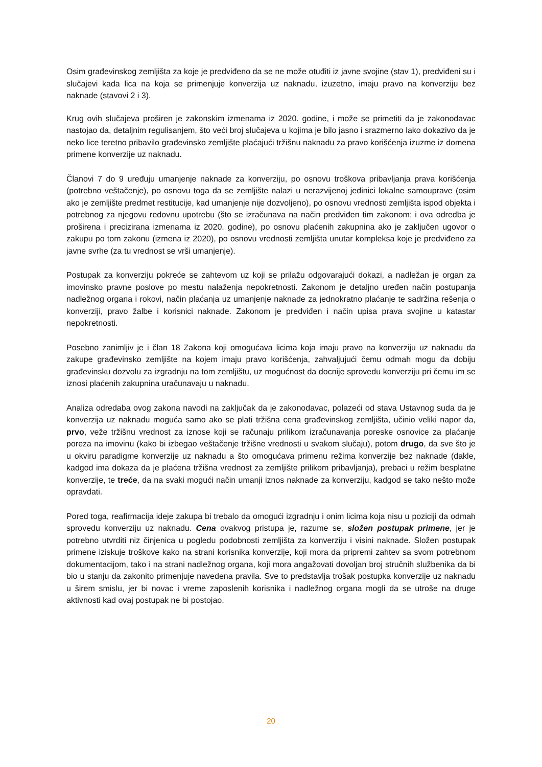Osim građevinskog zemljišta za koje je predviđeno da se ne može otuđiti iz javne svojine (stav 1), predviđeni su i slučajevi kada lica na koja se primenjuje konverzija uz naknadu, izuzetno, imaju pravo na konverziju bez naknade (stavovi 2 i 3).
Krug ovih slučajeva proširen je zakonskim izmenama iz 2020. godine, i može se primetiti da je zakonodavac nastojao da, detaljnim regulisanjem, što veći broj slučajeva u kojima je bilo jasno i srazmerno lako dokazivo da je neko lice teretno pribavilo građevinsko zemljište plaćajući tržišnu naknadu za pravo korišćenja izuzme iz domena primene konverzije uz naknadu.
Članovi 7 do 9 uređuju umanjenje naknade za konverziju, po osnovu troškova pribavljanja prava korišćenja (potrebno veštačenje), po osnovu toga da se zemljište nalazi u nerazvijenoj jedinici lokalne samouprave (osim ako je zemljište predmet restitucije, kad umanjenje nije dozvoljeno), po osnovu vrednosti zemljišta ispod objekta i potrebnog za njegovu redovnu upotrebu (što se izračunava na način predviđen tim zakonom; i ova odredba je proširena i precizirana izmenama iz 2020. godine), po osnovu plaćenih zakupnina ako je zaključen ugovor o zakupu po tom zakonu (izmena iz 2020), po osnovu vrednosti zemljišta unutar kompleksa koje je predviđeno za javne svrhe (za tu vrednost se vrši umanjenje).
Postupak za konverziju pokreće se zahtevom uz koji se prilažu odgovarajući dokazi, a nadležan je organ za imovinsko pravne poslove po mestu nalaženja nepokretnosti. Zakonom je detaljno uređen način postupanja nadležnog organa i rokovi, način plaćanja uz umanjenje naknade za jednokratno plaćanje te sadržina rešenja o konverziji, pravo žalbe i korisnici naknade. Zakonom je predviđen i način upisa prava svojine u katastar nepokretnosti.
Posebno zanimljiv je i član 18 Zakona koji omogućava licima koja imaju pravo na konverziju uz naknadu da zakupe građevinsko zemljište na kojem imaju pravo korišćenja, zahvaljujući čemu odmah mogu da dobiju građevinsku dozvolu za izgradnju na tom zemljištu, uz mogućnost da docnije sprovedu konverziju pri čemu im se iznosi plaćenih zakupnina uračunavaju u naknadu.
Analiza odredaba ovog zakona navodi na zaključak da je zakonodavac, polazeći od stava Ustavnog suda da je konverzija uz naknadu moguća samo ako se plati tržišna cena građevinskog zemljišta, učinio veliki napor da, prvo, veže tržišnu vrednost za iznose koji se računaju prilikom izračunavanja poreske osnovice za plaćanje poreza na imovinu (kako bi izbegao veštačenje tržišne vrednosti u svakom slučaju), potom drugo, da sve što je u okviru paradigme konverzije uz naknadu a što omogućava primenu režima konverzije bez naknade (dakle, kadgod ima dokaza da je plaćena tržišna vrednost za zemljište prilikom pribavljanja), prebaci u režim besplatne konverzije, te treće, da na svaki mogući način umanji iznos naknade za konverziju, kadgod se tako nešto može opravdati.
Pored toga, reafirmacija ideje zakupa bi trebalo da omogući izgradnju i onim licima koja nisu u poziciji da odmah sprovedu konverziju uz naknadu. Cena ovakvog pristupa je, razume se, složen postupak primene, jer je potrebno utvrditi niz činjenica u pogledu podobnosti zemljišta za konverziju i visini naknade. Složen postupak primene iziskuje troškove kako na strani korisnika konverzije, koji mora da pripremi zahtev sa svom potrebnom dokumentacijom, tako i na strani nadležnog organa, koji mora angažovati dovoljan broj stručnih službenika da bi bio u stanju da zakonito primenjuje navedena pravila. Sve to predstavlja trošak postupka konverzije uz naknadu u širem smislu, jer bi novac i vreme zaposlenih korisnika i nadležnog organa mogli da se utroše na druge aktivnosti kad ovaj postupak ne bi postojao.
20